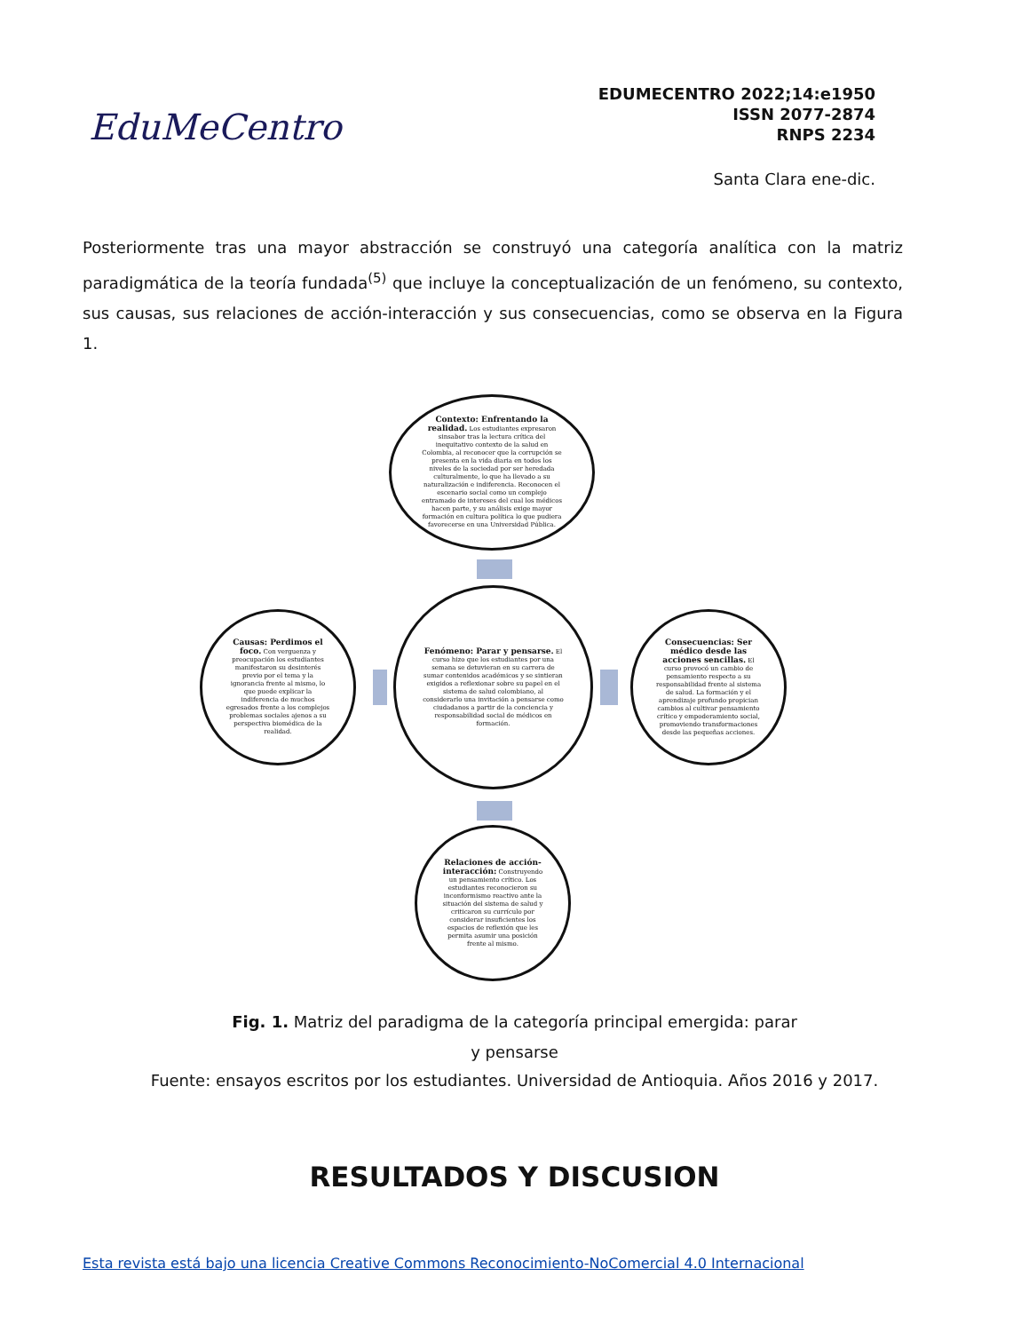EduMeCentro
EDUMECENTRO 2022;14:e1950
ISSN 2077-2874
RNPS 2234
Santa Clara ene-dic.
Posteriormente tras una mayor abstracción se construyó una categoría analítica con la matriz paradigmática de la teoría fundada<sup>(5)</sup> que incluye la conceptualización de un fenómeno, su contexto, sus causas, sus relaciones de acción-interacción y sus consecuencias, como se observa en la Figura 1.
Contexto: Enfrentando la realidad. Los estudiantes expresaron sinsabor tras la lectura crítica del inequitativo contexto de la salud en Colombia, al reconocer que la corrupción se presenta en la vida diaria en todos los niveles de la sociedad por ser heredada culturalmente, lo que ha llevado a su naturalización e indiferencia. Reconocen el escenario social como un complejo entramado de intereses del cual los médicos hacen parte, y su análisis exige mayor formación en cultura política lo que pudiera favorecerse en una Universidad Pública.
Causas: Perdimos el foco. Con verguenza y preocupación los estudiantes manifestaron su desinterés previo por el tema y la ignorancia frente al mismo, lo que puede explicar la indiferencia de muchos egresados frente a los complejos problemas sociales ajenos a su perspectiva biomédica de la realidad.
Fenómeno: Parar y pensarse. El curso hizo que los estudiantes por una semana se detuvieran en su carrera de sumar contenidos académicos y se sintieran exigidos a reflexionar sobre su papel en el sistema de salud colombiano, al considerarlo una invitación a pensarse como ciudadanos a partir de la conciencia y responsabilidad social de médicos en formación.
Consecuencias: Ser médico desde las acciones sencillas. El curso provocó un cambio de pensamiento respecto a su responsabilidad frente al sistema de salud. La formación y el aprendizaje profundo propician cambios al cultivar pensamiento crítico y empoderamiento social, promoviendo transformaciones desde las pequeñas acciones.
Relaciones de acción-interacción: Construyendo un pensamiento crítico. Los estudiantes reconocieron su inconformismo reactivo ante la situación del sistema de salud y criticaron su currículo por considerar insuficientes los espacios de reflexión que les permita asumir una posición frente al mismo.
Fig. 1. Matriz del paradigma de la categoría principal emergida: parar y pensarse
Fuente: ensayos escritos por los estudiantes. Universidad de Antioquia. Años 2016 y 2017.
RESULTADOS Y DISCUSION
Esta revista está bajo una licencia Creative Commons Reconocimiento-NoComercial 4.0 Internacional